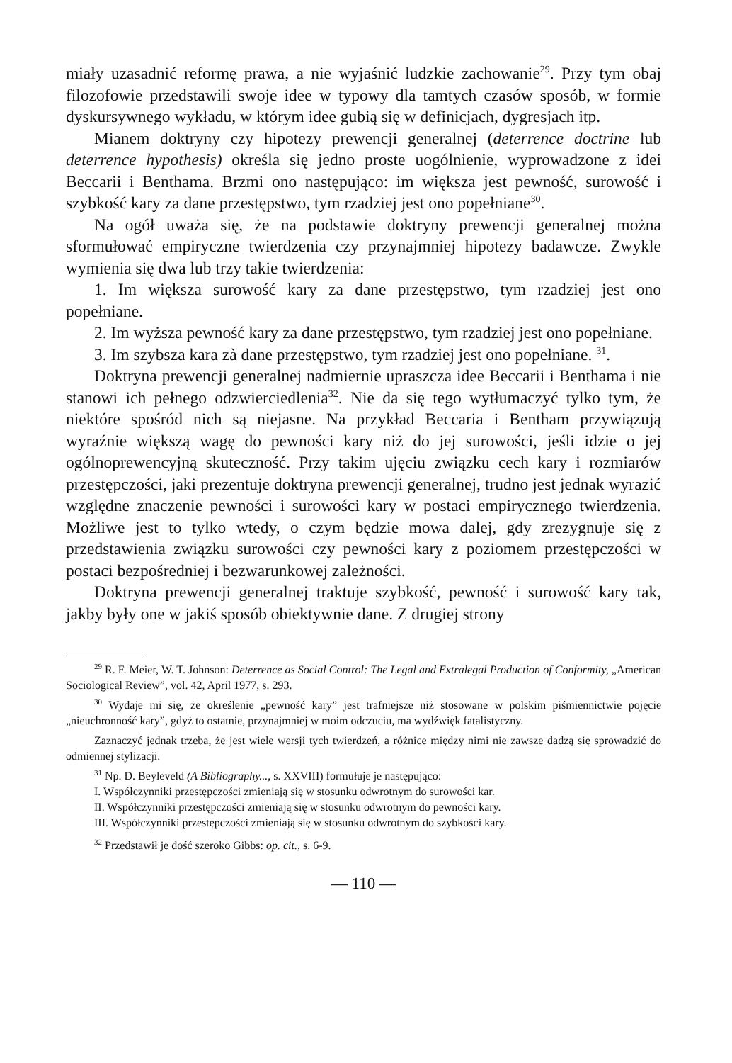miały uzasadnić reformę prawa, a nie wyjaśnić ludzkie zachowanie<sup>29</sup>. Przy tym obaj filozofowie przedstawili swoje idee w typowy dla tamtych czasów sposób, w formie dyskursywnego wykładu, w którym idee gubią się w definicjach, dygresjach itp.
Mianem doktryny czy hipotezy prewencji generalnej (deterrence doctrine lub deterrence hypothesis) określa się jedno proste uogólnienie, wyprowadzone z idei Beccarii i Benthama. Brzmi ono następująco: im większa jest pewność, surowość i szybkość kary za dane przestępstwo, tym rzadziej jest ono popełniane<sup>30</sup>.
Na ogół uważa się, że na podstawie doktryny prewencji generalnej można sformułować empiryczne twierdzenia czy przynajmniej hipotezy badawcze. Zwykle wymienia się dwa lub trzy takie twierdzenia:
1. Im większa surowość kary za dane przestępstwo, tym rzadziej jest ono popełniane.
2. Im wyższa pewność kary za dane przestępstwo, tym rzadziej jest ono popełniane.
3. Im szybsza kara zà dane przestępstwo, tym rzadziej jest ono popełniane. <sup>31</sup>.
Doktryna prewencji generalnej nadmiernie upraszcza idee Beccarii i Benthama i nie stanowi ich pełnego odzwierciedlenia<sup>32</sup>. Nie da się tego wytłumaczyć tylko tym, że niektóre spośród nich są niejasne. Na przykład Beccaria i Bentham przywiązują wyraźnie większą wagę do pewności kary niż do jej surowości, jeśli idzie o jej ogólnoprewencyjną skuteczność. Przy takim ujęciu związku cech kary i rozmiarów przestępczości, jaki prezentuje doktryna prewencji generalnej, trudno jest jednak wyrazić względne znaczenie pewności i surowości kary w postaci empirycznego twierdzenia. Możliwe jest to tylko wtedy, o czym będzie mowa dalej, gdy zrezygnuje się z przedstawienia związku surowości czy pewności kary z poziomem przestępczości w postaci bezpośredniej i bezwarunkowej zależności.
Doktryna prewencji generalnej traktuje szybkość, pewność i surowość kary tak, jakby były one w jakiś sposób obiektywnie dane. Z drugiej strony
<sup>29</sup> R. F. Meier, W. T. Johnson: Deterrence as Social Control: The Legal and Extralegal Production of Conformity, „American Sociological Review”, vol. 42, April 1977, s. 293.
<sup>30</sup> Wydaje mi się, że określenie „pewność kary” jest trafniejsze niż stosowane w polskim piśmiennictwie pojęcie „nieuchronność kary”, gdyż to ostatnie, przynajmniej w moim odczuciu, ma wydźwięk fatalistyczny.
Zaznaczyć jednak trzeba, że jest wiele wersji tych twierdzeń, a różnice między nimi nie zawsze dadzą się sprowadzić do odmiennej stylizacji.
<sup>31</sup> Np. D. Beyleveld (A Bibliography..., s. XXVIII) formułuje je następująco:
I. Współczynniki przestępczości zmieniają się w stosunku odwrotnym do surowości kar.
II. Współczynniki przestępczości zmieniają się w stosunku odwrotnym do pewności kary.
III. Współczynniki przestępczości zmieniają się w stosunku odwrotnym do szybkości kary.
<sup>32</sup> Przedstawił je dość szeroko Gibbs: op. cit., s. 6-9.
— 110 —